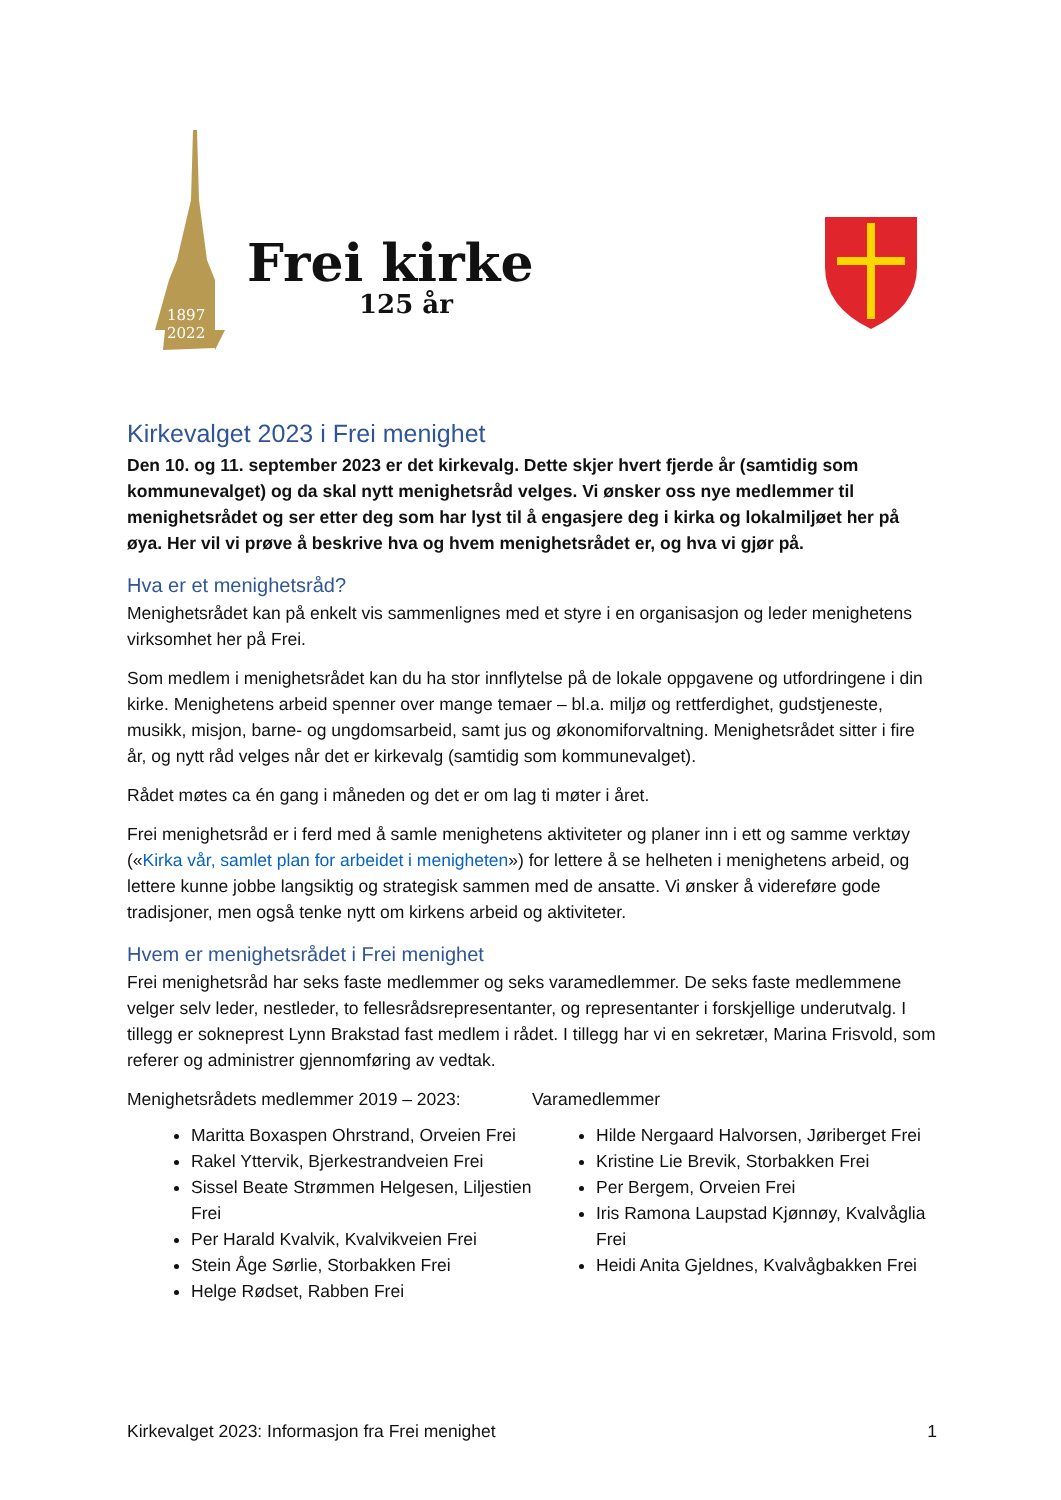1897
2022
Frei kirke
125 år
Kirkevalget 2023 i Frei menighet
Den 10. og 11. september 2023 er det kirkevalg. Dette skjer hvert fjerde år (samtidig som kommunevalget) og da skal nytt menighetsråd velges. Vi ønsker oss nye medlemmer til menighetsrådet og ser etter deg som har lyst til å engasjere deg i kirka og lokalmiljøet her på øya. Her vil vi prøve å beskrive hva og hvem menighetsrådet er, og hva vi gjør på.
Hva er et menighetsråd?
Menighetsrådet kan på enkelt vis sammenlignes med et styre i en organisasjon og leder menighetens virksomhet her på Frei.
Som medlem i menighetsrådet kan du ha stor innflytelse på de lokale oppgavene og utfordringene i din kirke. Menighetens arbeid spenner over mange temaer – bl.a. miljø og rettferdighet, gudstjeneste, musikk, misjon, barne- og ungdomsarbeid, samt jus og økonomiforvaltning. Menighetsrådet sitter i fire år, og nytt råd velges når det er kirkevalg (samtidig som kommunevalget).
Rådet møtes ca én gang i måneden og det er om lag ti møter i året.
Frei menighetsråd er i ferd med å samle menighetens aktiviteter og planer inn i ett og samme verktøy («Kirka vår, samlet plan for arbeidet i menigheten») for lettere å se helheten i menighetens arbeid, og lettere kunne jobbe langsiktig og strategisk sammen med de ansatte. Vi ønsker å videreføre gode tradisjoner, men også tenke nytt om kirkens arbeid og aktiviteter.
Hvem er menighetsrådet i Frei menighet
Frei menighetsråd har seks faste medlemmer og seks varamedlemmer. De seks faste medlemmene velger selv leder, nestleder, to fellesrådsrepresentanter, og representanter i forskjellige underutvalg. I tillegg er sokneprest Lynn Brakstad fast medlem i rådet. I tillegg har vi en sekretær, Marina Frisvold, som referer og administrer gjennomføring av vedtak.
Menighetsrådets medlemmer 2019 – 2023:
Maritta Boxaspen Ohrstrand, Orveien Frei
Rakel Yttervik, Bjerkestrandveien Frei
Sissel Beate Strømmen Helgesen, Liljestien Frei
Per Harald Kvalvik, Kvalvikveien Frei
Stein Åge Sørlie, Storbakken Frei
Helge Rødset, Rabben Frei
Varamedlemmer
Hilde Nergaard Halvorsen, Jøriberget Frei
Kristine Lie Brevik, Storbakken Frei
Per Bergem, Orveien Frei
Iris Ramona Laupstad Kjønnøy, Kvalvåglia Frei
Heidi Anita Gjeldnes, Kvalvågbakken Frei
Kirkevalget 2023: Informasjon fra Frei menighet 1